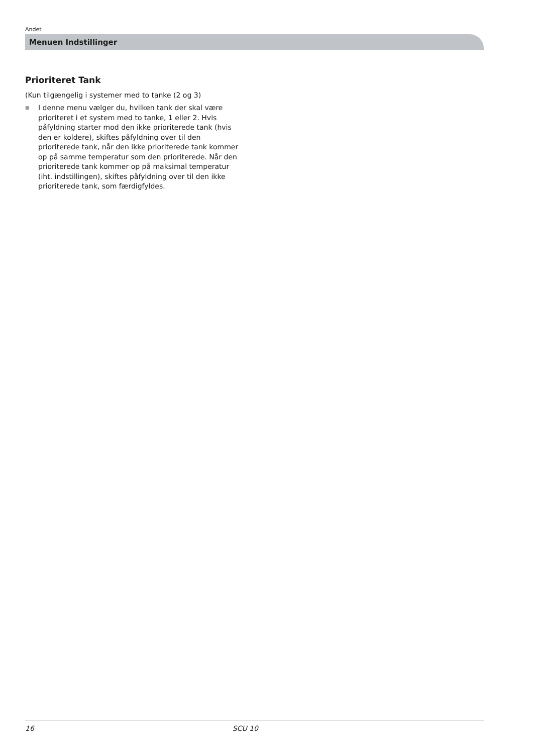Andet
Menuen Indstillinger
Prioriteret Tank
(Kun tilgængelig i systemer med to tanke (2 og 3)
■ I denne menu vælger du, hvilken tank der skal være prioriteret i et system med to tanke, 1 eller 2. Hvis påfyldning starter mod den ikke prioriterede tank (hvis den er koldere), skiftes påfyldning over til den prioriterede tank, når den ikke prioriterede tank kommer op på samme temperatur som den prioriterede. Når den prioriterede tank kommer op på maksimal temperatur (iht. indstillingen), skiftes påfyldning over til den ikke prioriterede tank, som færdigfyldes.
16 SCU 10